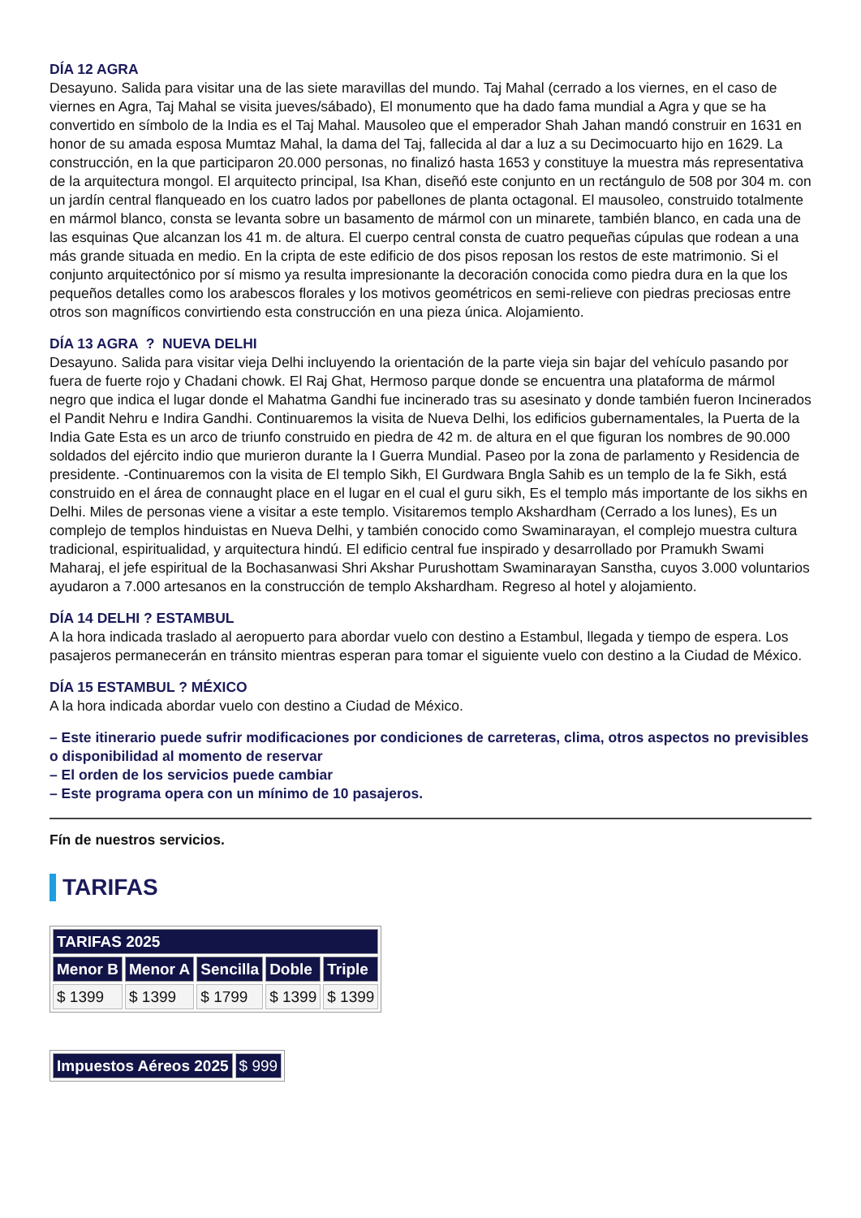DÍA 12 AGRA
Desayuno. Salida para visitar una de las siete maravillas del mundo. Taj Mahal (cerrado a los viernes, en el caso de viernes en Agra, Taj Mahal se visita jueves/sábado), El monumento que ha dado fama mundial a Agra y que se ha convertido en símbolo de la India es el Taj Mahal. Mausoleo que el emperador Shah Jahan mandó construir en 1631 en honor de su amada esposa Mumtaz Mahal, la dama del Taj, fallecida al dar a luz a su Decimocuarto hijo en 1629. La construcción, en la que participaron 20.000 personas, no finalizó hasta 1653 y constituye la muestra más representativa de la arquitectura mongol. El arquitecto principal, Isa Khan, diseñó este conjunto en un rectángulo de 508 por 304 m. con un jardín central flanqueado en los cuatro lados por pabellones de planta octagonal. El mausoleo, construido totalmente en mármol blanco, consta se levanta sobre un basamento de mármol con un minarete, también blanco, en cada una de las esquinas Que alcanzan los 41 m. de altura. El cuerpo central consta de cuatro pequeñas cúpulas que rodean a una más grande situada en medio. En la cripta de este edificio de dos pisos reposan los restos de este matrimonio. Si el conjunto arquitectónico por sí mismo ya resulta impresionante la decoración conocida como piedra dura en la que los pequeños detalles como los arabescos florales y los motivos geométricos en semi-relieve con piedras preciosas entre otros son magníficos convirtiendo esta construcción en una pieza única. Alojamiento.
DÍA 13 AGRA ? NUEVA DELHI
Desayuno. Salida para visitar vieja Delhi incluyendo la orientación de la parte vieja sin bajar del vehículo pasando por fuera de fuerte rojo y Chadani chowk. El Raj Ghat, Hermoso parque donde se encuentra una plataforma de mármol negro que indica el lugar donde el Mahatma Gandhi fue incinerado tras su asesinato y donde también fueron Incinerados el Pandit Nehru e Indira Gandhi. Continuaremos la visita de Nueva Delhi, los edificios gubernamentales, la Puerta de la India Gate Esta es un arco de triunfo construido en piedra de 42 m. de altura en el que figuran los nombres de 90.000 soldados del ejército indio que murieron durante la I Guerra Mundial. Paseo por la zona de parlamento y Residencia de presidente. -Continuaremos con la visita de El templo Sikh, El Gurdwara Bngla Sahib es un templo de la fe Sikh, está construido en el área de connaught place en el lugar en el cual el guru sikh, Es el templo más importante de los sikhs en Delhi. Miles de personas viene a visitar a este templo. Visitaremos templo Akshardham (Cerrado a los lunes), Es un complejo de templos hinduistas en Nueva Delhi, y también conocido como Swaminarayan, el complejo muestra cultura tradicional, espiritualidad, y arquitectura hindú. El edificio central fue inspirado y desarrollado por Pramukh Swami Maharaj, el jefe espiritual de la Bochasanwasi Shri Akshar Purushottam Swaminarayan Sanstha, cuyos 3.000 voluntarios ayudaron a 7.000 artesanos en la construcción de templo Akshardham. Regreso al hotel y alojamiento.
DÍA 14 DELHI ? ESTAMBUL
A la hora indicada traslado al aeropuerto para abordar vuelo con destino a Estambul, llegada y tiempo de espera. Los pasajeros permanecerán en tránsito mientras esperan para tomar el siguiente vuelo con destino a la Ciudad de México.
DÍA 15 ESTAMBUL ? MÉXICO
A la hora indicada abordar vuelo con destino a Ciudad de México.
– Este itinerario puede sufrir modificaciones por condiciones de carreteras, clima, otros aspectos no previsibles o disponibilidad al momento de reservar
– El orden de los servicios puede cambiar
– Este programa opera con un mínimo de 10 pasajeros.
Fín de nuestros servicios.
TARIFAS
| TARIFAS 2025 | | | | |
| --- | --- | --- | --- | --- |
| Menor B | Menor A | Sencilla | Doble | Triple |
| $ 1399 | $ 1399 | $ 1799 | $ 1399 | $ 1399 |
| Impuestos Aéreos 2025 | $ 999 |